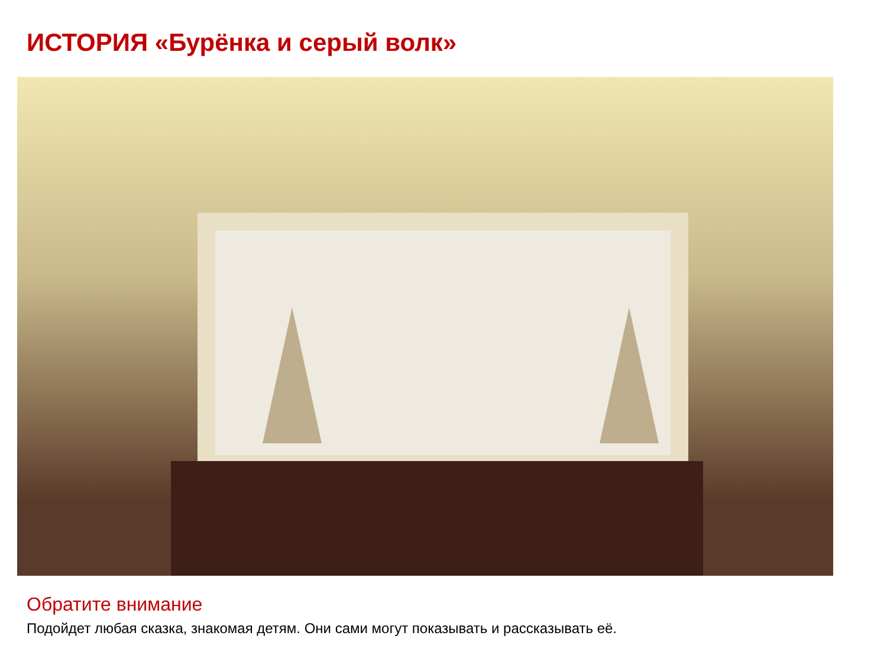ИСТОРИЯ «Бурёнка и серый волк»
Обратите внимание
Подойдет любая сказка, знакомая детям. Они сами могут показывать и рассказывать её.